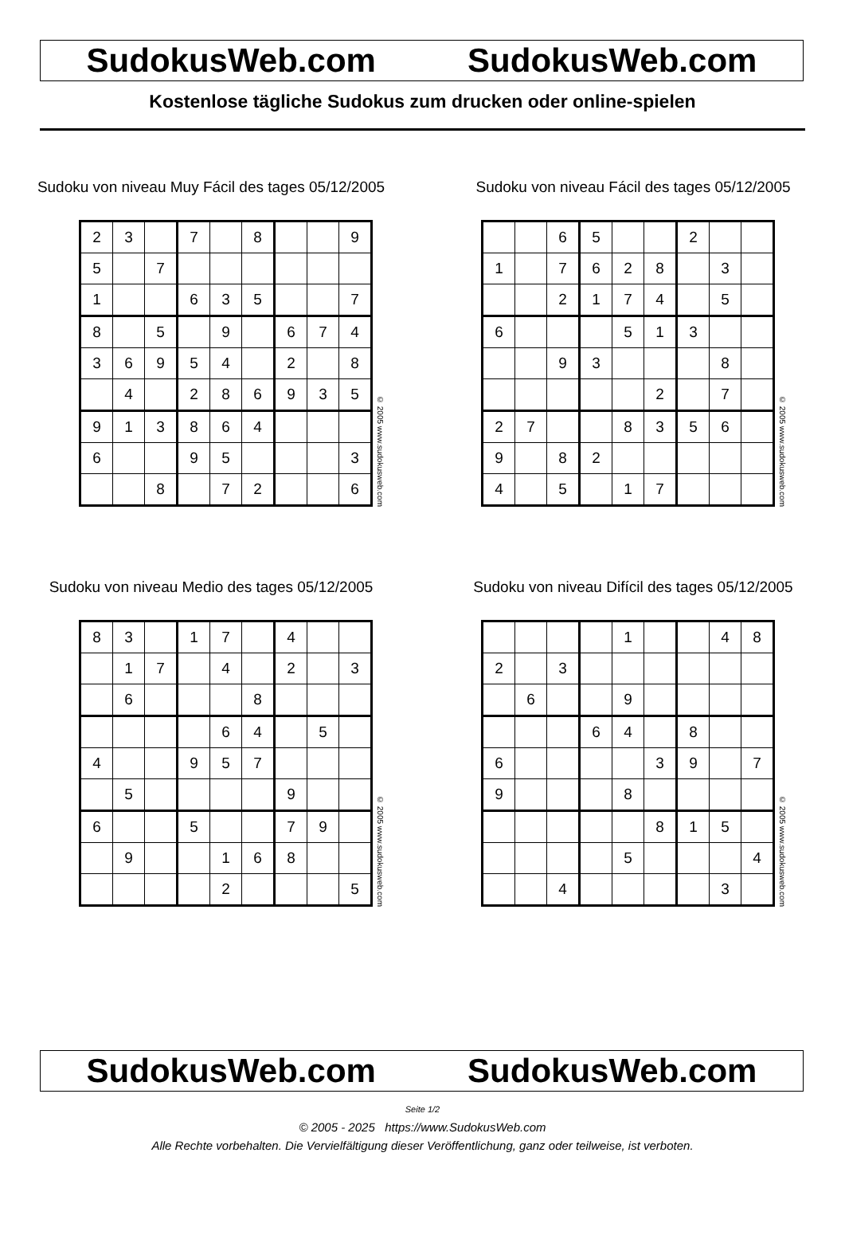SudokusWeb.com SudokusWeb.com
Kostenlose tägliche Sudokus zum drucken oder online-spielen
Sudoku von niveau Muy Fácil des tages 05/12/2005
| 2 | 3 | | 7 | | 8 | | | 9 |
| 5 | | 7 | | | | | | |
| 1 | | | 6 | 3 | 5 | | | 7 |
| 8 | | 5 | | 9 | | 6 | 7 | 4 |
| 3 | 6 | 9 | 5 | 4 | | 2 | | 8 |
| | 4 | | 2 | 8 | 6 | 9 | 3 | 5 |
| 9 | 1 | 3 | 8 | 6 | 4 | | | |
| 6 | | | 9 | 5 | | | | 3 |
| | | 8 | | 7 | 2 | | | 6 |
© 2005 www.sudokusweb.com
Sudoku von niveau Fácil des tages 05/12/2005
| | | 6 | 5 | | | 2 | | |
| 1 | | 7 | 6 | 2 | 8 | | 3 | |
| | | 2 | 1 | 7 | 4 | | 5 | |
| 6 | | | | 5 | 1 | 3 | | |
| | | 9 | 3 | | | | 8 | |
| | | | | | 2 | | 7 | |
| 2 | 7 | | | 8 | 3 | 5 | 6 | |
| 9 | | 8 | 2 | | | | | |
| 4 | | 5 | | 1 | 7 | | | |
© 2005 www.sudokusweb.com
Sudoku von niveau Medio des tages 05/12/2005
| 8 | 3 | | 1 | 7 | | 4 | | |
| | 1 | 7 | | 4 | | 2 | | 3 |
| | 6 | | | | 8 | | | |
| | | | | 6 | 4 | | 5 | |
| 4 | | | 9 | 5 | 7 | | | |
| | 5 | | | | | 9 | | |
| 6 | | | 5 | | | 7 | 9 | |
| | 9 | | | 1 | 6 | 8 | | |
| | | | | 2 | | | | 5 |
© 2005 www.sudokusweb.com
Sudoku von niveau Difícil des tages 05/12/2005
| | | | | 1 | | | 4 | 8 |
| 2 | | 3 | | | | | | |
| | 6 | | | 9 | | | | |
| | | | 6 | 4 | | 8 | | |
| 6 | | | | | 3 | 9 | | 7 |
| 9 | | | | 8 | | | | |
| | | | | | 8 | 1 | 5 | |
| | | | | 5 | | | | 4 |
| | | 4 | | | | | 3 | |
© 2005 www.sudokusweb.com
SudokusWeb.com SudokusWeb.com
Seite 1/2
© 2005 - 2025 https://www.SudokusWeb.com
Alle Rechte vorbehalten. Die Vervielfältigung dieser Veröffentlichung, ganz oder teilweise, ist verboten.